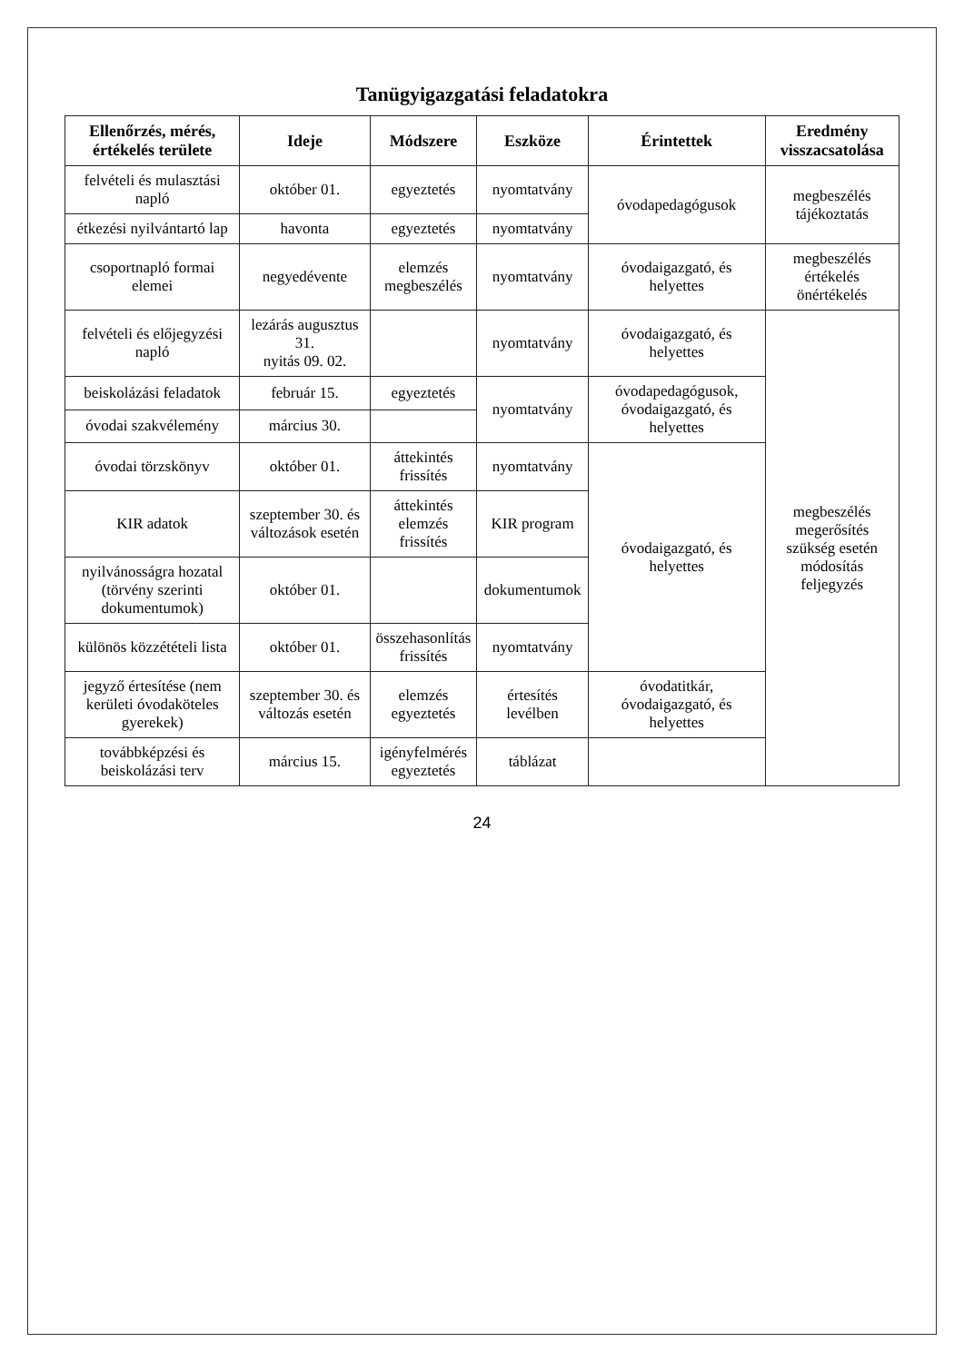Tanügyigazgatási feladatokra
| Ellenőrzés, mérés, értékelés területe | Ideje | Módszere | Eszköze | Érintettek | Eredmény visszacsatolása |
| --- | --- | --- | --- | --- | --- |
| felvételi és mulasztási napló | október 01. | egyeztetés | nyomtatvány | óvodapedagógusok | megbeszélés tájékoztatás |
| étkezési nyilvántartó lap | havonta | egyeztetés | nyomtatvány | | |
| csoportnapló formai elemei | negyedévente | elemzés megbeszélés | nyomtatvány | óvodaigazgató, és helyettes | megbeszélés értékelés önértékelés |
| felvételi és előjegyzési napló | lezárás augusztus 31. nyitás 09. 02. | | nyomtatvány | óvodaigazgató, és helyettes | megbeszélés megerősítés szükség esetén módosítás feljegyzés |
| beiskolázási feladatok | február 15. | egyeztetés | nyomtatvány | óvodapedagógusok, óvodaigazgató, és helyettes | |
| óvodai szakvélemény | március 30. | | | | |
| óvodai törzskönyv | október 01. | áttekintés frissítés | nyomtatvány | óvodaigazgató, és helyettes | |
| KIR adatok | szeptember 30. és változások esetén | áttekintés elemzés frissítés | KIR program | | |
| nyilvánosságra hozatal (törvény szerinti dokumentumok) | október 01. | | dokumentumok | | |
| különös közzétételi lista | október 01. | összehasonlítás frissítés | nyomtatvány | | |
| jegyző értesítése (nem kerületi óvodaköteles gyerekek) | szeptember 30. és változás esetén | elemzés egyeztetés | értesítés levélben | óvodatitkár, óvodaigazgató, és helyettes | |
| továbbképzési és beiskolázási terv | március 15. | igényfelmérés egyeztetés | táblázat | | |
24